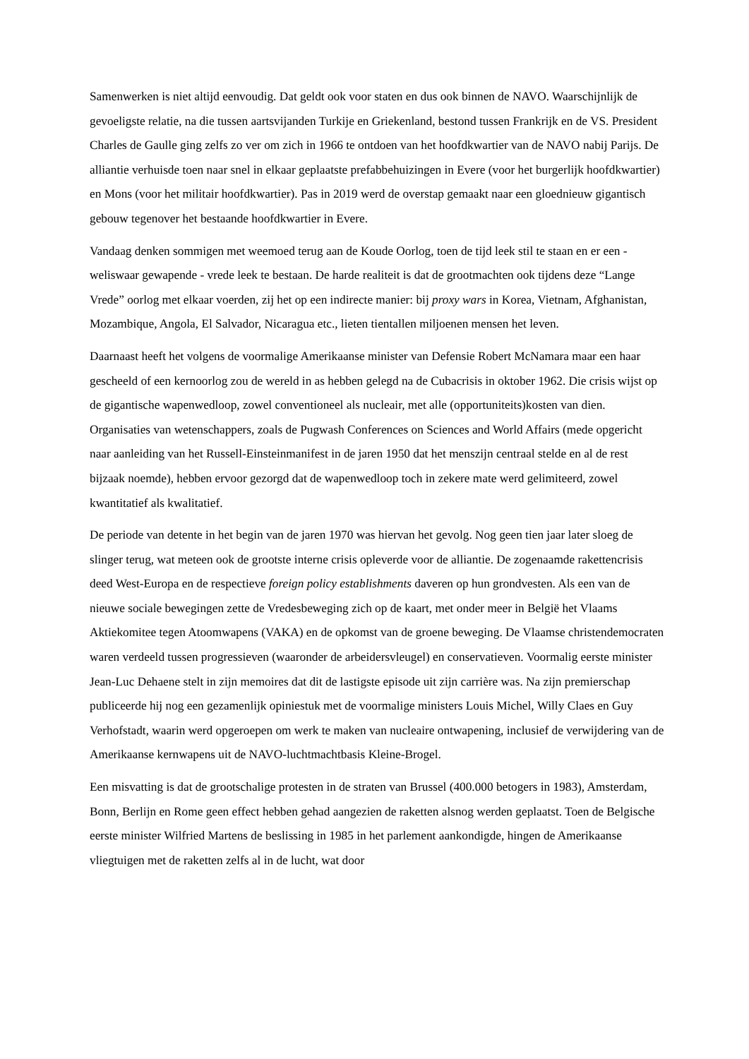Samenwerken is niet altijd eenvoudig. Dat geldt ook voor staten en dus ook binnen de NAVO. Waarschijnlijk de gevoeligste relatie, na die tussen aartsvijanden Turkije en Griekenland, bestond tussen Frankrijk en de VS. President Charles de Gaulle ging zelfs zo ver om zich in 1966 te ontdoen van het hoofdkwartier van de NAVO nabij Parijs. De alliantie verhuisde toen naar snel in elkaar geplaatste prefabbehuizingen in Evere (voor het burgerlijk hoofdkwartier) en Mons (voor het militair hoofdkwartier). Pas in 2019 werd de overstap gemaakt naar een gloednieuw gigantisch gebouw tegenover het bestaande hoofdkwartier in Evere.
Vandaag denken sommigen met weemoed terug aan de Koude Oorlog, toen de tijd leek stil te staan en er een - weliswaar gewapende - vrede leek te bestaan. De harde realiteit is dat de grootmachten ook tijdens deze “Lange Vrede” oorlog met elkaar voerden, zij het op een indirecte manier: bij proxy wars in Korea, Vietnam, Afghanistan, Mozambique, Angola, El Salvador, Nicaragua etc., lieten tientallen miljoenen mensen het leven.
Daarnaast heeft het volgens de voormalige Amerikaanse minister van Defensie Robert McNamara maar een haar gescheeld of een kernoorlog zou de wereld in as hebben gelegd na de Cubacrisis in oktober 1962. Die crisis wijst op de gigantische wapenwedloop, zowel conventioneel als nucleair, met alle (opportuniteits)kosten van dien. Organisaties van wetenschappers, zoals de Pugwash Conferences on Sciences and World Affairs (mede opgericht naar aanleiding van het Russell-Einsteinmanifest in de jaren 1950 dat het menszijn centraal stelde en al de rest bijzaak noemde), hebben ervoor gezorgd dat de wapenwedloop toch in zekere mate werd gelimiteerd, zowel kwantitatief als kwalitatief.
De periode van detente in het begin van de jaren 1970 was hiervan het gevolg. Nog geen tien jaar later sloeg de slinger terug, wat meteen ook de grootste interne crisis opleverde voor de alliantie. De zogenaamde rakettencrisis deed West-Europa en de respectieve foreign policy establishments daveren op hun grondvesten. Als een van de nieuwe sociale bewegingen zette de Vredesbeweging zich op de kaart, met onder meer in België het Vlaams Aktiekomitee tegen Atoomwapens (VAKA) en de opkomst van de groene beweging. De Vlaamse christendemocraten waren verdeeld tussen progressieven (waaronder de arbeidersvleugel) en conservatieven. Voormalig eerste minister Jean-Luc Dehaene stelt in zijn memoires dat dit de lastigste episode uit zijn carrière was. Na zijn premierschap publiceerde hij nog een gezamenlijk opiniestuk met de voormalige ministers Louis Michel, Willy Claes en Guy Verhofstadt, waarin werd opgeroepen om werk te maken van nucleaire ontwapening, inclusief de verwijdering van de Amerikaanse kernwapens uit de NAVO-luchtmachtbasis Kleine-Brogel.
Een misvatting is dat de grootschalige protesten in de straten van Brussel (400.000 betogers in 1983), Amsterdam, Bonn, Berlijn en Rome geen effect hebben gehad aangezien de raketten alsnog werden geplaatst. Toen de Belgische eerste minister Wilfried Martens de beslissing in 1985 in het parlement aankondigde, hingen de Amerikaanse vliegtuigen met de raketten zelfs al in de lucht, wat door